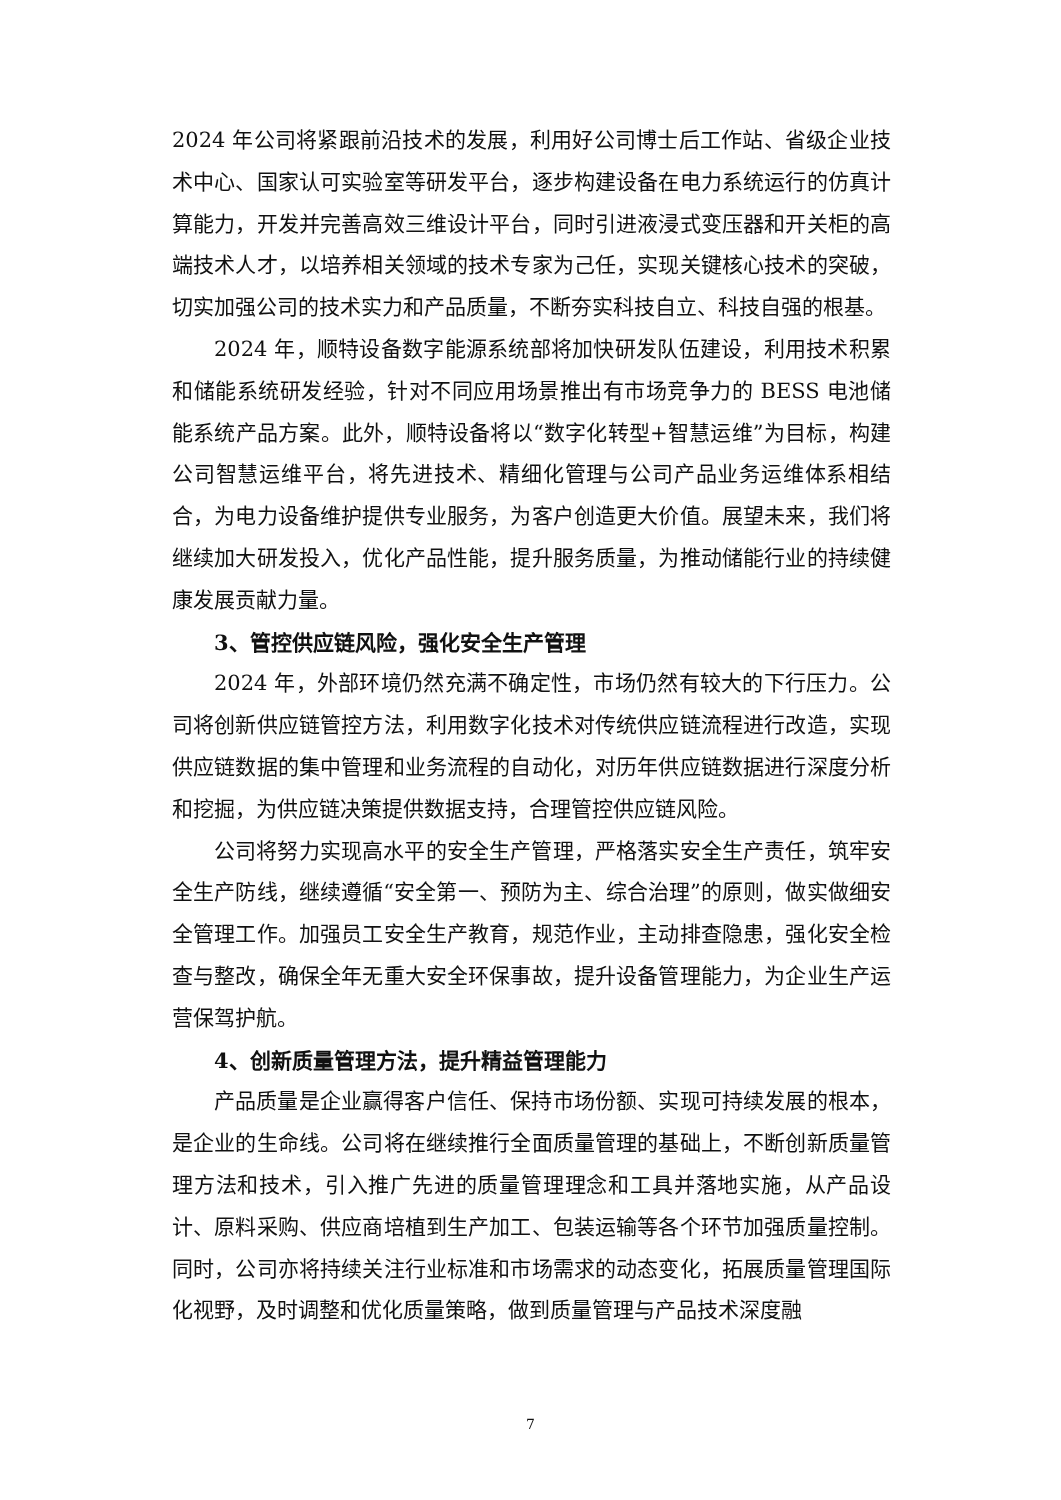2024 年公司将紧跟前沿技术的发展，利用好公司博士后工作站、省级企业技术中心、国家认可实验室等研发平台，逐步构建设备在电力系统运行的仿真计算能力，开发并完善高效三维设计平台，同时引进液浸式变压器和开关柜的高端技术人才，以培养相关领域的技术专家为己任，实现关键核心技术的突破，切实加强公司的技术实力和产品质量，不断夯实科技自立、科技自强的根基。
2024 年，顺特设备数字能源系统部将加快研发队伍建设，利用技术积累和储能系统研发经验，针对不同应用场景推出有市场竞争力的 BESS 电池储能系统产品方案。此外，顺特设备将以“数字化转型+智慧运维”为目标，构建公司智慧运维平台，将先进技术、精细化管理与公司产品业务运维体系相结合，为电力设备维护提供专业服务，为客户创造更大价值。展望未来，我们将继续加大研发投入，优化产品性能，提升服务质量，为推动储能行业的持续健康发展贡献力量。
3、管控供应链风险，强化安全生产管理
2024 年，外部环境仍然充满不确定性，市场仍然有较大的下行压力。公司将创新供应链管控方法，利用数字化技术对传统供应链流程进行改造，实现供应链数据的集中管理和业务流程的自动化，对历年供应链数据进行深度分析和挖掘，为供应链决策提供数据支持，合理管控供应链风险。
公司将努力实现高水平的安全生产管理，严格落实安全生产责任，筑牢安全生产防线，继续遵循“安全第一、预防为主、综合治理”的原则，做实做细安全管理工作。加强员工安全生产教育，规范作业，主动排查隐患，强化安全检查与整改，确保全年无重大安全环保事故，提升设备管理能力，为企业生产运营保驾护航。
4、创新质量管理方法，提升精益管理能力
产品质量是企业赢得客户信任、保持市场份额、实现可持续发展的根本，是企业的生命线。公司将在继续推行全面质量管理的基础上，不断创新质量管理方法和技术，引入推广先进的质量管理理念和工具并落地实施，从产品设计、原料采购、供应商培植到生产加工、包装运输等各个环节加强质量控制。同时，公司亦将持续关注行业标准和市场需求的动态变化，拓展质量管理国际化视野，及时调整和优化质量策略，做到质量管理与产品技术深度融
7